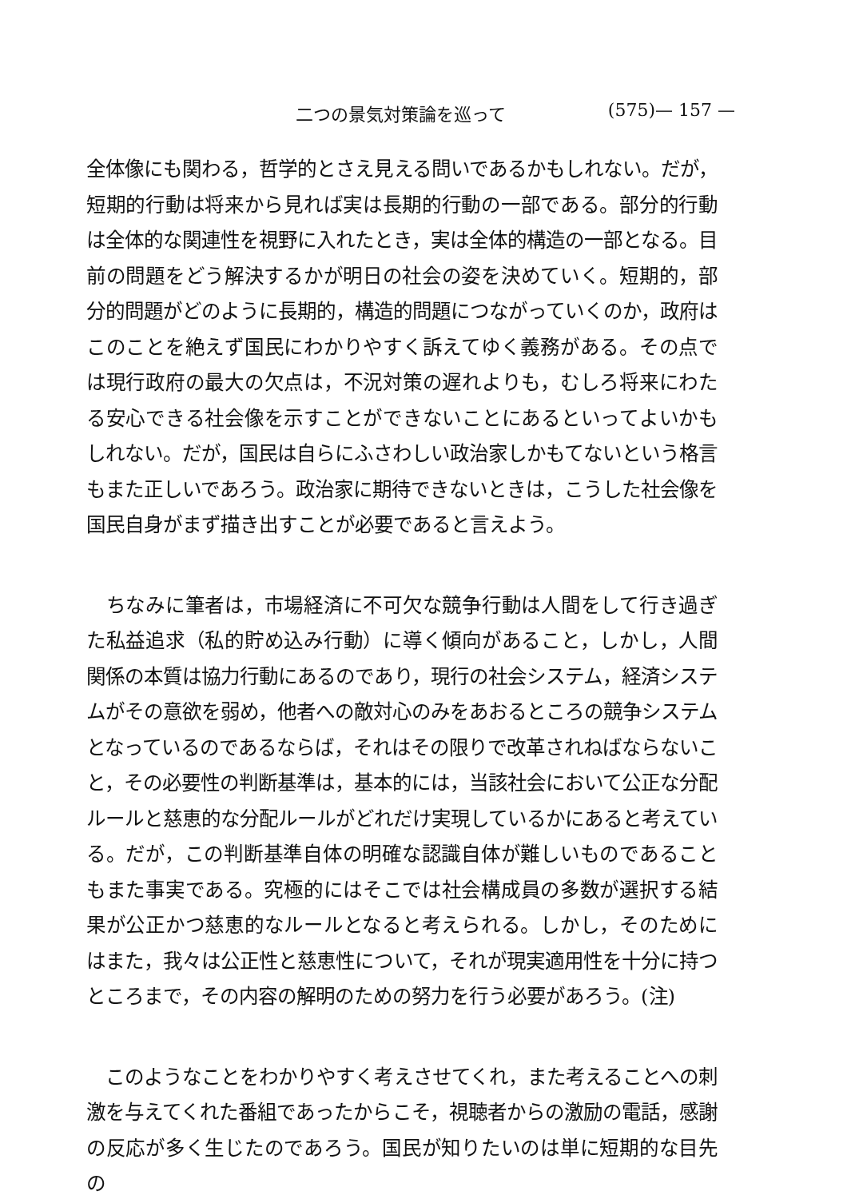二つの景気対策論を巡って (575)— 157 —
全体像にも関わる，哲学的とさえ見える問いであるかもしれない。だが，短期的行動は将来から見れば実は長期的行動の一部である。部分的行動は全体的な関連性を視野に入れたとき，実は全体的構造の一部となる。目前の問題をどう解決するかが明日の社会の姿を決めていく。短期的，部分的問題がどのように長期的，構造的問題につながっていくのか，政府はこのことを絶えず国民にわかりやすく訴えてゆく義務がある。その点では現行政府の最大の欠点は，不況対策の遅れよりも，むしろ将来にわたる安心できる社会像を示すことができないことにあるといってよいかもしれない。だが，国民は自らにふさわしい政治家しかもてないという格言もまた正しいであろう。政治家に期待できないときは，こうした社会像を国民自身がまず描き出すことが必要であると言えよう。
　ちなみに筆者は，市場経済に不可欠な競争行動は人間をして行き過ぎた私益追求（私的貯め込み行動）に導く傾向があること，しかし，人間関係の本質は協力行動にあるのであり，現行の社会システム，経済システムがその意欲を弱め，他者への敵対心のみをあおるところの競争システムとなっているのであるならば，それはその限りで改革されねばならないこと，その必要性の判断基準は，基本的には，当該社会において公正な分配ルールと慈恵的な分配ルールがどれだけ実現しているかにあると考えている。だが，この判断基準自体の明確な認識自体が難しいものであることもまた事実である。究極的にはそこでは社会構成員の多数が選択する結果が公正かつ慈恵的なルールとなると考えられる。しかし，そのためにはまた，我々は公正性と慈恵性について，それが現実適用性を十分に持つところまで，その内容の解明のための努力を行う必要があろう。(注)
　このようなことをわかりやすく考えさせてくれ，また考えることへの刺激を与えてくれた番組であったからこそ，視聴者からの激励の電話，感謝の反応が多く生じたのであろう。国民が知りたいのは単に短期的な目先の